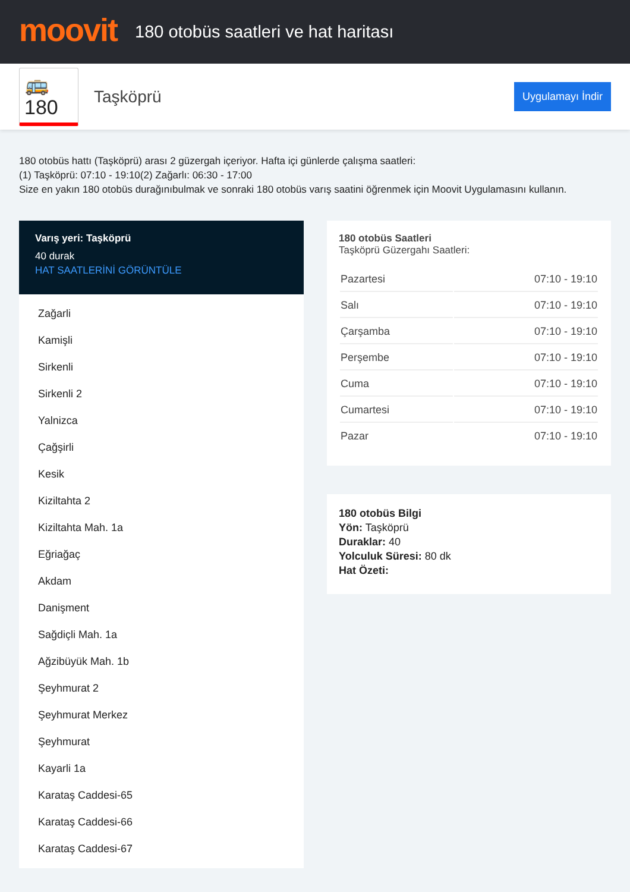moovit
180 otobüs saatleri ve hat haritası
🚌 180
Taşköprü
Uygulamayı İndir
180 otobüs hattı (Taşköprü) arası 2 güzergah içeriyor. Hafta içi günlerde çalışma saatleri:
(1) Taşköprü: 07:10 - 19:10(2) Zağarlı: 06:30 - 17:00
Size en yakın 180 otobüs durağınıbulmak ve sonraki 180 otobüs varış saatini öğrenmek için Moovit Uygulamasını kullanın.
Varış yeri: Taşköprü
40 durak
HAT SAATLERİNİ GÖRÜNTÜLE
Zağarli
Kamişli
Sirkenli
Sirkenli 2
Yalnizca
Çağşirli
Kesik
Kiziltahta 2
Kiziltahta Mah. 1a
Eğriağaç
Akdam
Danişment
Sağdiçli Mah. 1a
Ağzibüyük Mah. 1b
Şeyhmurat 2
Şeyhmurat Merkez
Şeyhmurat
Kayarli 1a
Karataş Caddesi-65
Karataş Caddesi-66
Karataş Caddesi-67
180 otobüs Saatleri
Taşköprü Güzergahı Saatleri:
| Pazartesi | 07:10 - 19:10 |
| Salı | 07:10 - 19:10 |
| Çarşamba | 07:10 - 19:10 |
| Perşembe | 07:10 - 19:10 |
| Cuma | 07:10 - 19:10 |
| Cumartesi | 07:10 - 19:10 |
| Pazar | 07:10 - 19:10 |
180 otobüs Bilgi
Yön: Taşköprü
Duraklar: 40
Yolculuk Süresi: 80 dk
Hat Özeti: